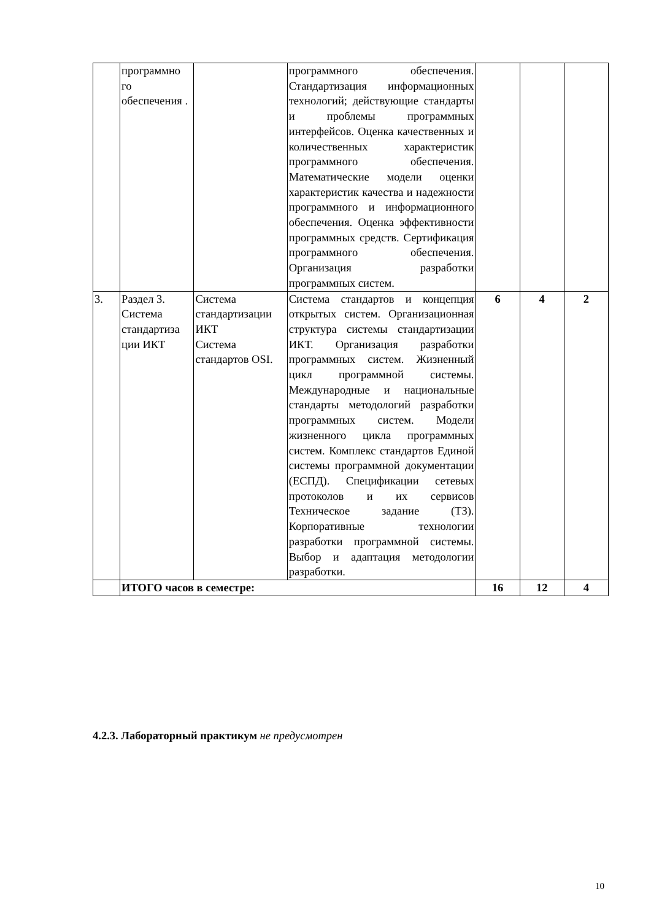| | программно го обеспечения . | | программного обеспечения. Стандартизация информационных технологий; действующие стандарты и проблемы программных интерфейсов. Оценка качественных и количественных характеристик программного обеспечения. Математические модели оценки характеристик качества и надежности программного и информационного обеспечения. Оценка эффективности программных средств. Сертификация программного обеспечения. Организация разработки программных систем. | | | |
| 3. | Раздел 3. Система стандартиза ции ИКТ | Система стандартизации ИКТ Система стандартов OSI. | Система стандартов и концепция открытых систем. Организационная структура системы стандартизации ИКТ. Организация разработки программных систем. Жизненный цикл программной системы. Международные и национальные стандарты методологий разработки программных систем. Модели жизненного цикла программных систем. Комплекс стандартов Единой системы программной документации (ЕСПД). Спецификации сетевых протоколов и их сервисов Техническое задание (ТЗ). Корпоративные технологии разработки программной системы. Выбор и адаптация методологии разработки. | 6 | 4 | 2 |
| | ИТОГО часов в семестре: | | | 16 | 12 | 4 |
4.2.3. Лабораторный практикум не предусмотрен
10